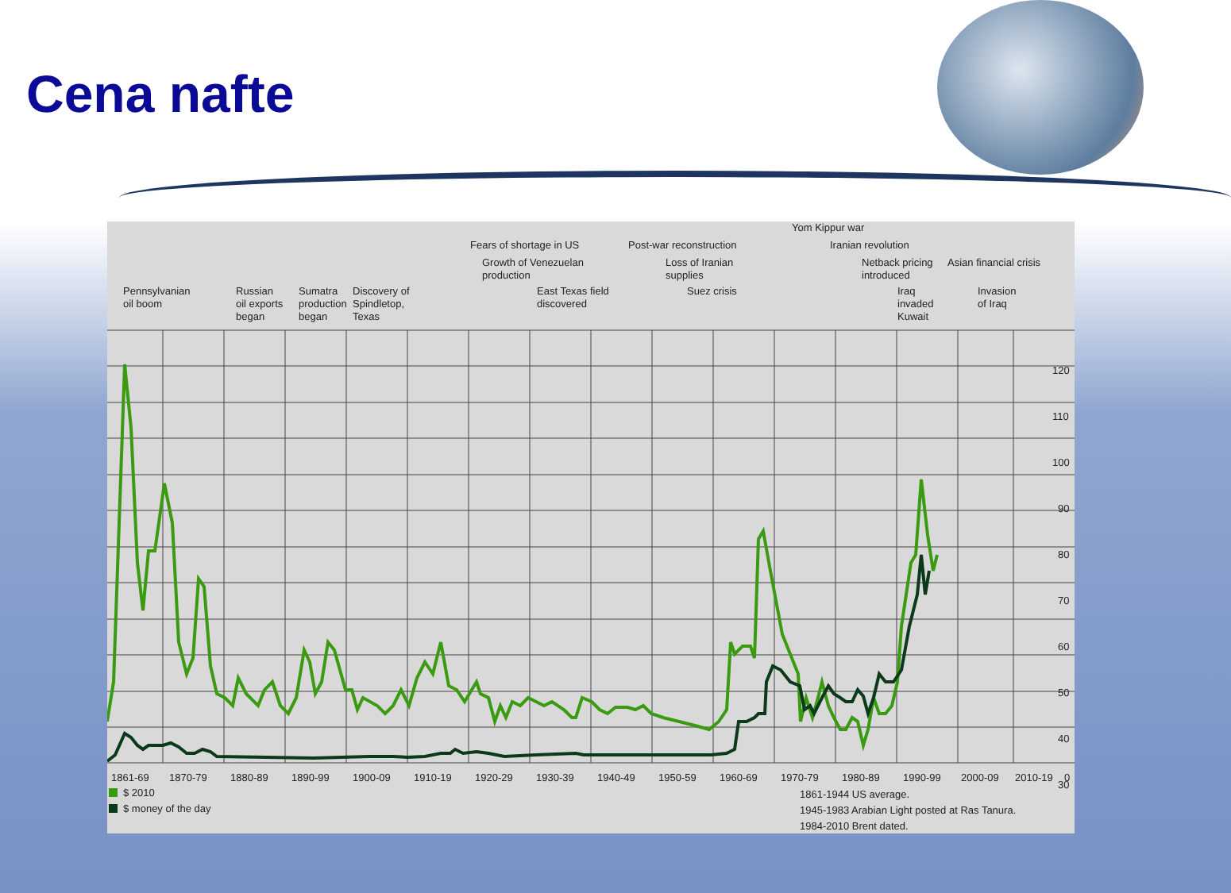Cena nafte
120
110
100
90
80
70
60
50
40
30
1861-69
1870-79
1880-89
1890-99
1900-09
1910-19
1920-29
1930-39
1940-49
1950-59
1960-69
1970-79
1980-89
1990-99
2000-09
2010-19
0
$ 2010
$ money of the day
1861-1944 US average.
1945-1983 Arabian Light posted at Ras Tanura.
1984-2010 Brent dated.
Pennsylvanian
oil boom
Russian
oil exports
began
Sumatra
production
began
Discovery of
Spindletop,
Texas
Fears of shortage in US
Growth of Venezuelan
production
East Texas field
discovered
Post-war reconstruction
Loss of Iranian
supplies
Suez crisis
Yom Kippur war
Iranian revolution
Netback pricing
introduced
Asian financial crisis
Iraq
invaded
Kuwait
Invasion
of Iraq